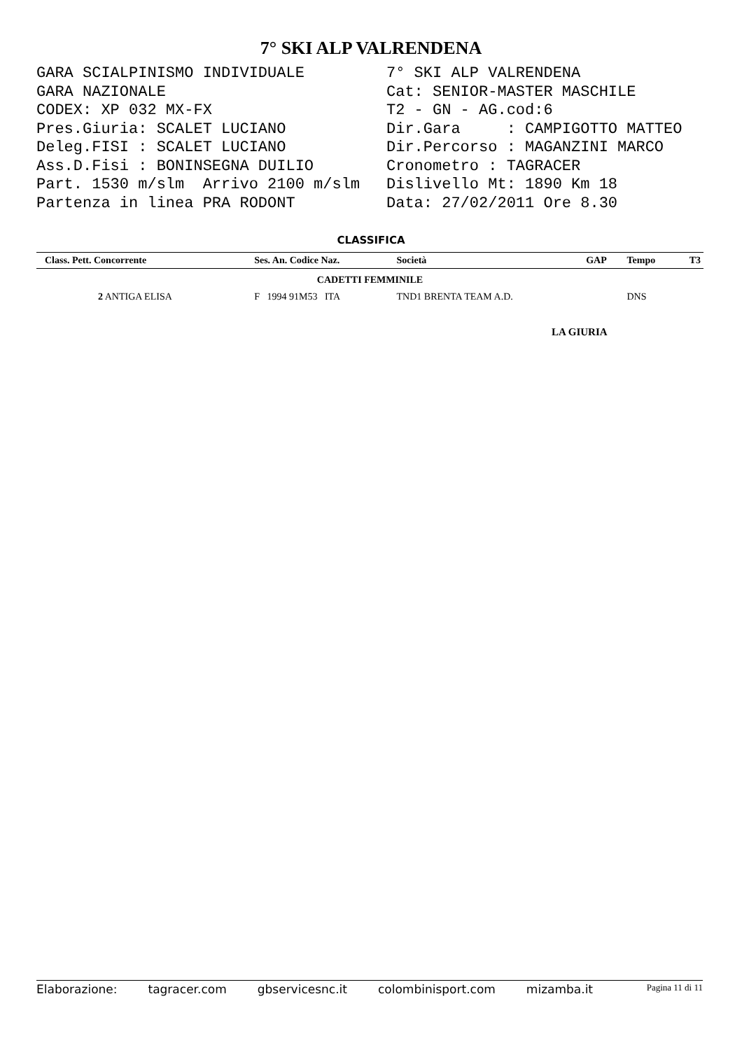7° SKI ALP VALRENDENA
GARA SCIALPINISMO INDIVIDUALE GARA NAZIONALE CODEX: XP 032 MX-FX Pres.Giuria: SCALET LUCIANO Deleg.FISI : SCALET LUCIANO Ass.D.Fisi : BONINSEGNA DUILIO Part. 1530 m/slm Arrivo 2100 m/slm Partenza in linea PRA RODONT
7° SKI ALP VALRENDENA Cat: SENIOR-MASTER MASCHILE T2 - GN - AG.cod:6 Dir.Gara : CAMPIGOTTO MATTEO Dir.Percorso : MAGANZINI MARCO Cronometro : TAGRACER Dislivello Mt: 1890 Km 18 Data: 27/02/2011 Ore 8.30
CLASSIFICA
| Class. Pett. Concorrente | Ses. An. Codice Naz. | Società | GAP | Tempo | T3 |
| --- | --- | --- | --- | --- | --- |
| CADETTI FEMMINILE | | | | | |
| 2 ANTIGA ELISA | F 1994 91M53 ITA | TND1 BRENTA TEAM A.D. | | DNS | |
LA GIURIA
Elaborazione: tagracer.com gbservicesnc.it colombinisport.com mizamba.it Pagina 11 di 11